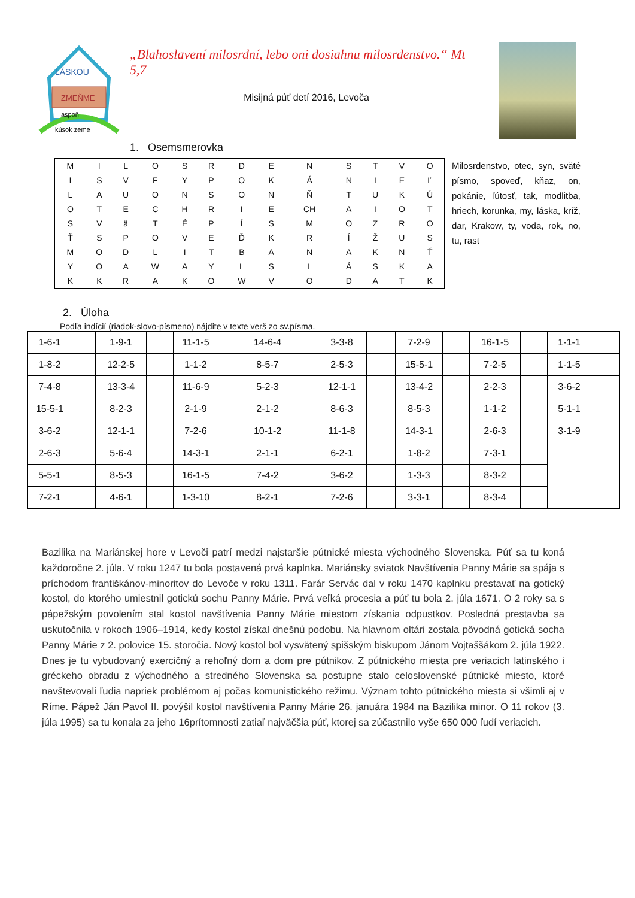LÁSKOU
ZMEŇME
aspoň
kúsok zeme
„Blahoslavení milosrdní, lebo oni dosiahnu milosrdenstvo.“ Mt 5,7
Misijná púť detí 2016, Levoča
1. Osemsmerovka
| M | I | L | O | S | R | D | E | N | S | T | V | O |
| I | S | V | F | Y | P | O | K | Á | N | I | E | Ľ |
| L | A | U | O | N | S | O | N | Ň | T | U | K | Ú |
| O | T | E | C | H | R | I | E | CH | A | I | O | T |
| S | V | ä | T | É | P | Í | S | M | O | Z | R | O |
| Ť | S | P | O | V | E | Ď | K | R | Í | Ž | U | S |
| M | O | D | L | I | T | B | A | N | A | K | N | Ť |
| Y | O | A | W | A | Y | L | S | L | Á | S | K | A |
| K | K | R | A | K | O | W | V | O | D | A | T | K |
Milosrdenstvo, otec, syn, sväté písmo, spoveď, kňaz, on, pokánie, ľútosť, tak, modlitba, hriech, korunka, my, láska, kríž, dar, Krakow, ty, voda, rok, no, tu, rast
2. Úloha
Podľa indícií (riadok-slovo-písmeno) nájdite v texte verš zo sv.písma.
| 1-6-1 | | 1-9-1 | | 11-1-5 | | 14-6-4 | | 3-3-8 | | 7-2-9 | | 16-1-5 | | 1-1-1 | |
| 1-8-2 | | 12-2-5 | | 1-1-2 | | 8-5-7 | | 2-5-3 | | 15-5-1 | | 7-2-5 | | 1-1-5 | |
| 7-4-8 | | 13-3-4 | | 11-6-9 | | 5-2-3 | | 12-1-1 | | 13-4-2 | | 2-2-3 | | 3-6-2 | |
| 15-5-1 | | 8-2-3 | | 2-1-9 | | 2-1-2 | | 8-6-3 | | 8-5-3 | | 1-1-2 | | 5-1-1 | |
| 3-6-2 | | 12-1-1 | | 7-2-6 | | 10-1-2 | | 11-1-8 | | 14-3-1 | | 2-6-3 | | 3-1-9 | |
| 2-6-3 | | 5-6-4 | | 14-3-1 | | 2-1-1 | | 6-2-1 | | 1-8-2 | | 7-3-1 | | | |
| 5-5-1 | | 8-5-3 | | 16-1-5 | | 7-4-2 | | 3-6-2 | | 1-3-3 | | 8-3-2 | | | |
| 7-2-1 | | 4-6-1 | | 1-3-10 | | 8-2-1 | | 7-2-6 | | 3-3-1 | | 8-3-4 | | | |
Bazilika na Mariánskej hore v Levoči patrí medzi najstaršie pútnické miesta východného Slovenska. Púť sa tu koná každoročne 2. júla. V roku 1247 tu bola postavená prvá kaplnka. Mariánsky sviatok Navštívenia Panny Márie sa spája s príchodom františkánov-minoritov do Levoče v roku 1311. Farár Servác dal v roku 1470 kaplnku prestavať na gotický kostol, do ktorého umiestnil gotickú sochu Panny Márie. Prvá veľká procesia a púť tu bola 2. júla 1671. O 2 roky sa s pápežským povolením stal kostol navštívenia Panny Márie miestom získania odpustkov. Posledná prestavba sa uskutočnila v rokoch 1906–1914, kedy kostol získal dnešnú podobu. Na hlavnom oltári zostala pôvodná gotická socha Panny Márie z 2. polovice 15. storočia. Nový kostol bol vysvätený spišským biskupom Jánom Vojtaššákom 2. júla 1922. Dnes je tu vybudovaný exercičný a rehoľný dom a dom pre pútnikov. Z pútnického miesta pre veriacich latinského i gréckeho obradu z východného a stredného Slovenska sa postupne stalo celoslovenské pútnické miesto, ktoré navštevovali ľudia napriek problémom aj počas komunistického režimu. Význam tohto pútnického miesta si všimli aj v Ríme. Pápež Ján Pavol II. povýšil kostol navštívenia Panny Márie 26. januára 1984 na Bazilika minor. O 11 rokov (3. júla 1995) sa tu konala za jeho 16prítomnosti zatiaľ najväčšia púť, ktorej sa zúčastnilo vyše 650 000 ľudí veriacich.